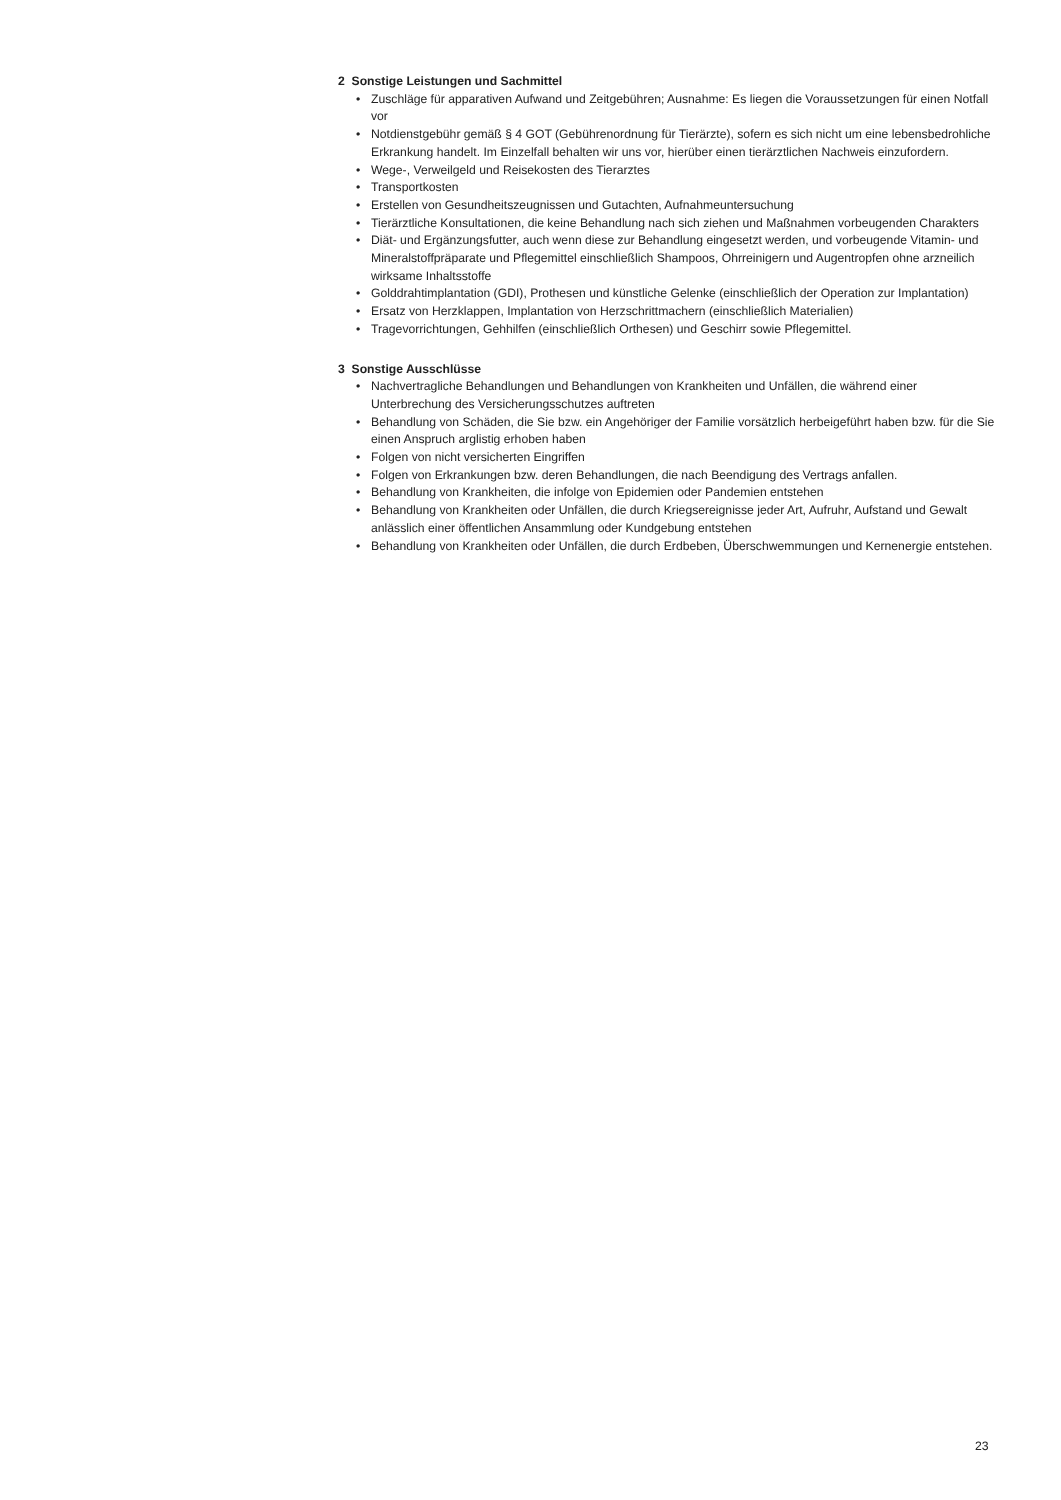2 Sonstige Leistungen und Sachmittel
• Zuschläge für apparativen Aufwand und Zeitgebühren; Ausnahme: Es liegen die Voraussetzungen für einen Notfall vor
• Notdienstgebühr gemäß § 4 GOT (Gebührenordnung für Tierärzte), sofern es sich nicht um eine lebensbedrohliche Erkrankung handelt. Im Einzelfall behalten wir uns vor, hierüber einen tierärztlichen Nachweis einzufordern.
• Wege-, Verweilgeld und Reisekosten des Tierarztes
• Transportkosten
• Erstellen von Gesundheitszeugnissen und Gutachten, Aufnahmeuntersuchung
• Tierärztliche Konsultationen, die keine Behandlung nach sich ziehen und Maßnahmen vorbeugenden Charakters
• Diät- und Ergänzungsfutter, auch wenn diese zur Behandlung eingesetzt werden, und vorbeugende Vitamin- und Mineralstoffpräparate und Pflegemittel einschließlich Shampoos, Ohrreinigern und Augentropfen ohne arzneilich wirksame Inhaltsstoffe
• Golddrahtimplantation (GDI), Prothesen und künstliche Gelenke (einschließlich der Operation zur Implantation)
• Ersatz von Herzklappen, Implantation von Herzschrittmachern (einschließlich Materialien)
• Tragevorrichtungen, Gehhilfen (einschließlich Orthesen) und Geschirr sowie Pflegemittel.
3 Sonstige Ausschlüsse
• Nachvertragliche Behandlungen und Behandlungen von Krankheiten und Unfällen, die während einer Unterbrechung des Versicherungsschutzes auftreten
• Behandlung von Schäden, die Sie bzw. ein Angehöriger der Familie vorsätzlich herbeigeführt haben bzw. für die Sie einen Anspruch arglistig erhoben haben
• Folgen von nicht versicherten Eingriffen
• Folgen von Erkrankungen bzw. deren Behandlungen, die nach Beendigung des Vertrags anfallen.
• Behandlung von Krankheiten, die infolge von Epidemien oder Pandemien entstehen
• Behandlung von Krankheiten oder Unfällen, die durch Kriegsereignisse jeder Art, Aufruhr, Aufstand und Gewalt anlässlich einer öffentlichen Ansammlung oder Kundgebung entstehen
• Behandlung von Krankheiten oder Unfällen, die durch Erdbeben, Überschwemmungen und Kernenergie entstehen.
23